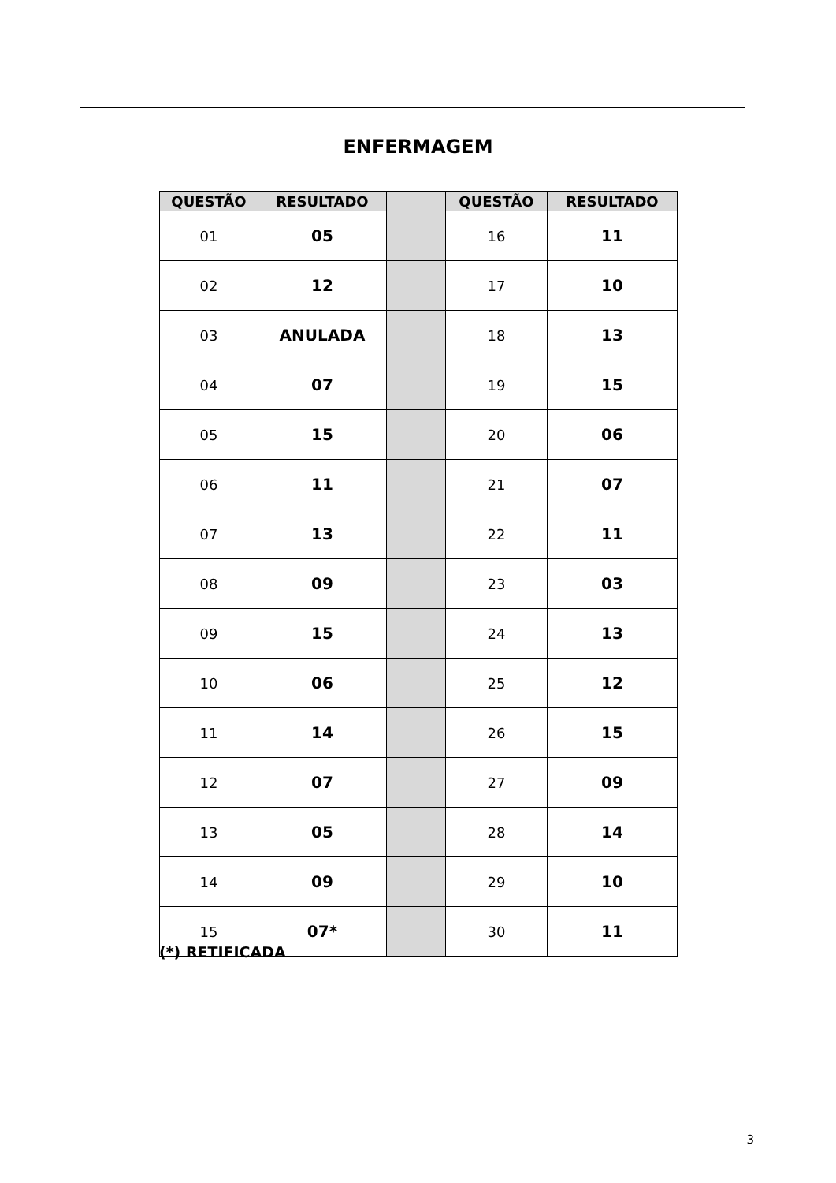ENFERMAGEM
| QUESTÃO | RESULTADO | | QUESTÃO | RESULTADO |
| --- | --- | --- | --- | --- |
| 01 | 05 | | 16 | 11 |
| 02 | 12 | | 17 | 10 |
| 03 | ANULADA | | 18 | 13 |
| 04 | 07 | | 19 | 15 |
| 05 | 15 | | 20 | 06 |
| 06 | 11 | | 21 | 07 |
| 07 | 13 | | 22 | 11 |
| 08 | 09 | | 23 | 03 |
| 09 | 15 | | 24 | 13 |
| 10 | 06 | | 25 | 12 |
| 11 | 14 | | 26 | 15 |
| 12 | 07 | | 27 | 09 |
| 13 | 05 | | 28 | 14 |
| 14 | 09 | | 29 | 10 |
| 15 | 07* | | 30 | 11 |
(*) RETIFICADA
3